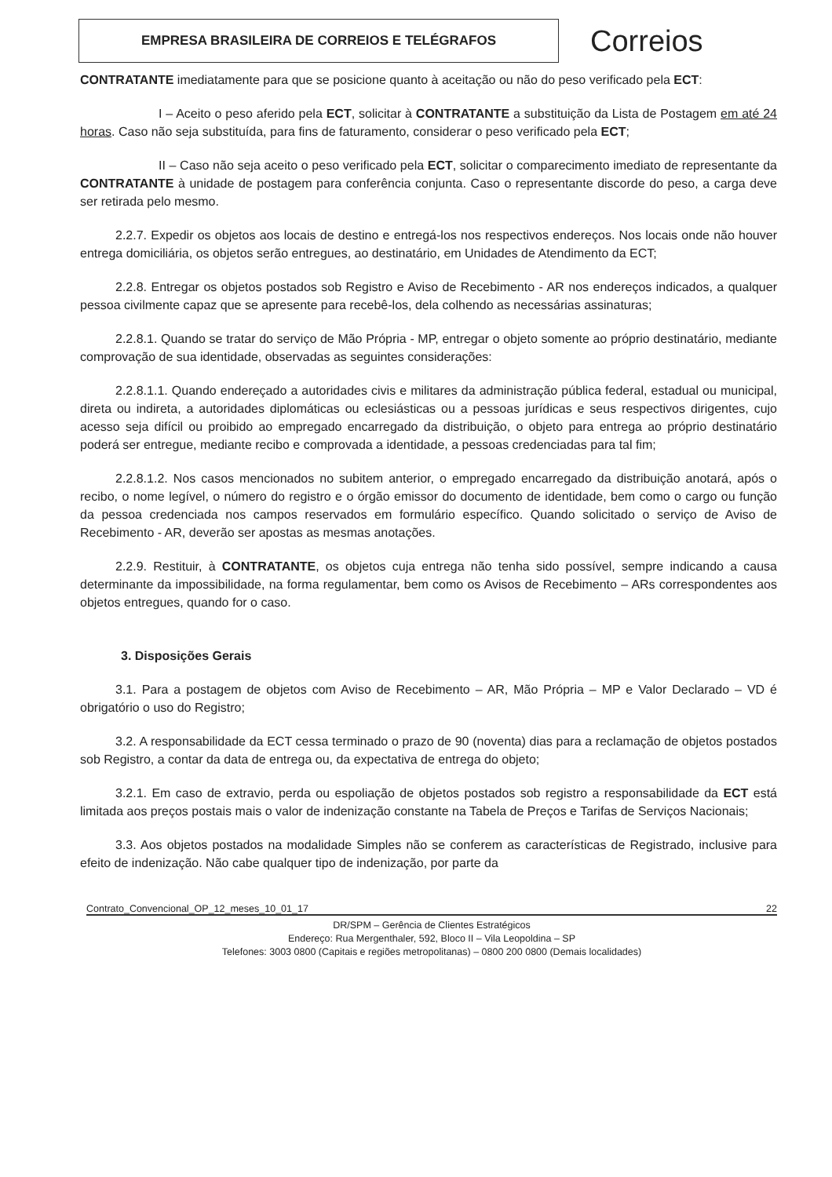EMPRESA BRASILEIRA DE CORREIOS E TELÉGRAFOS
Correios
CONTRATANTE imediatamente para que se posicione quanto à aceitação ou não do peso verificado pela ECT:
I – Aceito o peso aferido pela ECT, solicitar à CONTRATANTE a substituição da Lista de Postagem em até 24 horas. Caso não seja substituída, para fins de faturamento, considerar o peso verificado pela ECT;
II – Caso não seja aceito o peso verificado pela ECT, solicitar o comparecimento imediato de representante da CONTRATANTE à unidade de postagem para conferência conjunta. Caso o representante discorde do peso, a carga deve ser retirada pelo mesmo.
2.2.7. Expedir os objetos aos locais de destino e entregá-los nos respectivos endereços. Nos locais onde não houver entrega domiciliária, os objetos serão entregues, ao destinatário, em Unidades de Atendimento da ECT;
2.2.8. Entregar os objetos postados sob Registro e Aviso de Recebimento - AR nos endereços indicados, a qualquer pessoa civilmente capaz que se apresente para recebê-los, dela colhendo as necessárias assinaturas;
2.2.8.1. Quando se tratar do serviço de Mão Própria - MP, entregar o objeto somente ao próprio destinatário, mediante comprovação de sua identidade, observadas as seguintes considerações:
2.2.8.1.1. Quando endereçado a autoridades civis e militares da administração pública federal, estadual ou municipal, direta ou indireta, a autoridades diplomáticas ou eclesiásticas ou a pessoas jurídicas e seus respectivos dirigentes, cujo acesso seja difícil ou proibido ao empregado encarregado da distribuição, o objeto para entrega ao próprio destinatário poderá ser entregue, mediante recibo e comprovada a identidade, a pessoas credenciadas para tal fim;
2.2.8.1.2. Nos casos mencionados no subitem anterior, o empregado encarregado da distribuição anotará, após o recibo, o nome legível, o número do registro e o órgão emissor do documento de identidade, bem como o cargo ou função da pessoa credenciada nos campos reservados em formulário específico. Quando solicitado o serviço de Aviso de Recebimento - AR, deverão ser apostas as mesmas anotações.
2.2.9. Restituir, à CONTRATANTE, os objetos cuja entrega não tenha sido possível, sempre indicando a causa determinante da impossibilidade, na forma regulamentar, bem como os Avisos de Recebimento – ARs correspondentes aos objetos entregues, quando for o caso.
3. Disposições Gerais
3.1. Para a postagem de objetos com Aviso de Recebimento – AR, Mão Própria – MP e Valor Declarado – VD é obrigatório o uso do Registro;
3.2. A responsabilidade da ECT cessa terminado o prazo de 90 (noventa) dias para a reclamação de objetos postados sob Registro, a contar da data de entrega ou, da expectativa de entrega do objeto;
3.2.1. Em caso de extravio, perda ou espoliação de objetos postados sob registro a responsabilidade da ECT está limitada aos preços postais mais o valor de indenização constante na Tabela de Preços e Tarifas de Serviços Nacionais;
3.3. Aos objetos postados na modalidade Simples não se conferem as características de Registrado, inclusive para efeito de indenização. Não cabe qualquer tipo de indenização, por parte da
Contrato_Convencional_OP_12_meses_10_01_17 22
DR/SPM – Gerência de Clientes Estratégicos
Endereço: Rua Mergenthaler, 592, Bloco II – Vila Leopoldina – SP
Telefones: 3003 0800 (Capitais e regiões metropolitanas) – 0800 200 0800 (Demais localidades)